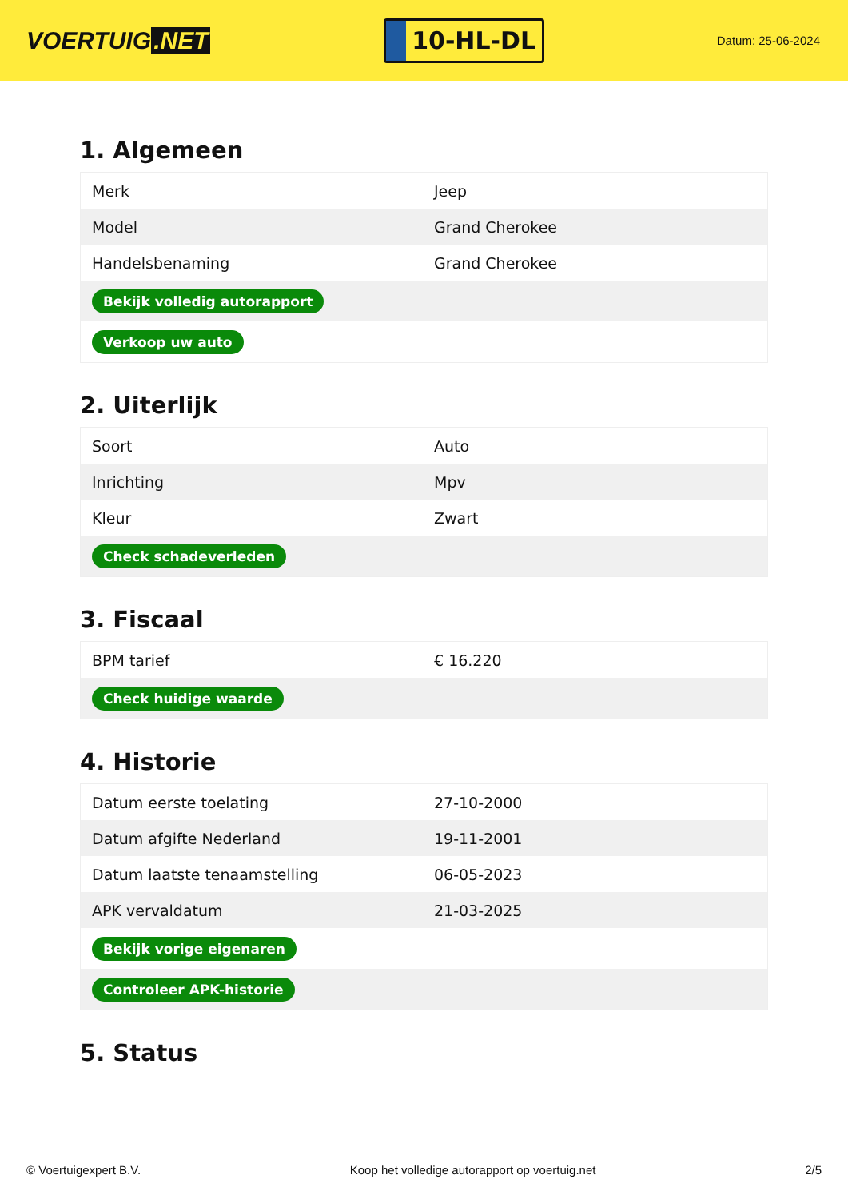VOERTUIG.NET
10-HL-DL
Datum: 25-06-2024
1. Algemeen
| Merk | Jeep |
| Model | Grand Cherokee |
| Handelsbenaming | Grand Cherokee |
| Bekijk volledig autorapport | |
| Verkoop uw auto | |
2. Uiterlijk
| Soort | Auto |
| Inrichting | Mpv |
| Kleur | Zwart |
| Check schadeverleden | |
3. Fiscaal
| BPM tarief | € 16.220 |
| Check huidige waarde | |
4. Historie
| Datum eerste toelating | 27-10-2000 |
| Datum afgifte Nederland | 19-11-2001 |
| Datum laatste tenaamstelling | 06-05-2023 |
| APK vervaldatum | 21-03-2025 |
| Bekijk vorige eigenaren | |
| Controleer APK-historie | |
5. Status
© Voertuigexpert B.V. Koop het volledige autorapport op voertuig.net 2/5